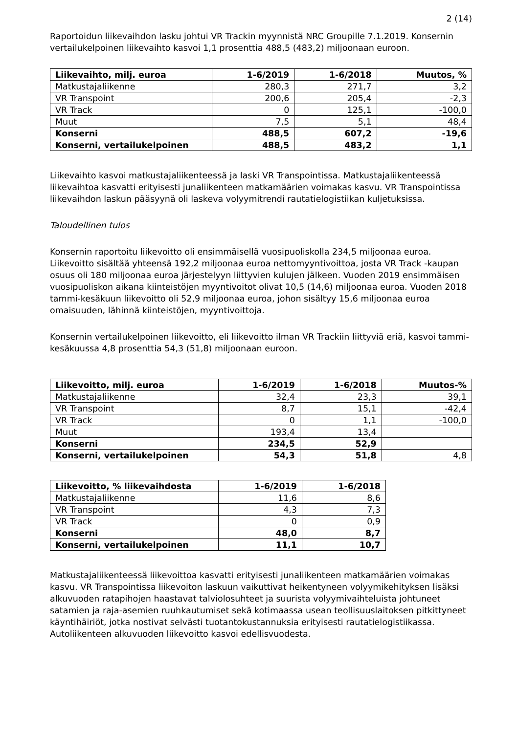2 (14)
Raportoidun liikevaihdon lasku johtui VR Trackin myynnistä NRC Groupille 7.1.2019. Konsernin vertailukelpoinen liikevaihto kasvoi 1,1 prosenttia 488,5 (483,2) miljoonaan euroon.
| Liikevaihto, milj. euroa | 1-6/2019 | 1-6/2018 | Muutos, % |
| --- | --- | --- | --- |
| Matkustajaliikenne | 280,3 | 271,7 | 3,2 |
| VR Transpoint | 200,6 | 205,4 | -2,3 |
| VR Track | 0 | 125,1 | -100,0 |
| Muut | 7,5 | 5,1 | 48,4 |
| Konserni | 488,5 | 607,2 | -19,6 |
| Konserni, vertailukelpoinen | 488,5 | 483,2 | 1,1 |
Liikevaihto kasvoi matkustajaliikenteessä ja laski VR Transpointissa. Matkustajaliikenteessä liikevaihtoa kasvatti erityisesti junaliikenteen matkamäärien voimakas kasvu. VR Transpointissa liikevaihdon laskun pääsyynä oli laskeva volyymitrendi rautatielogistiikan kuljetuksissa.
Taloudellinen tulos
Konsernin raportoitu liikevoitto oli ensimmäisellä vuosipuoliskolla 234,5 miljoonaa euroa. Liikevoitto sisältää yhteensä 192,2 miljoonaa euroa nettomyyntivoittoa, josta VR Track -kaupan osuus oli 180 miljoonaa euroa järjestelyyn liittyvien kulujen jälkeen. Vuoden 2019 ensimmäisen vuosipuoliskon aikana kiinteistöjen myyntivoitot olivat 10,5 (14,6) miljoonaa euroa. Vuoden 2018 tammi-kesäkuun liikevoitto oli 52,9 miljoonaa euroa, johon sisältyy 15,6 miljoonaa euroa omaisuuden, lähinnä kiinteistöjen, myyntivoittoja.
Konsernin vertailukelpoinen liikevoitto, eli liikevoitto ilman VR Trackiin liittyviä eriä, kasvoi tammi-kesäkuussa 4,8 prosenttia 54,3 (51,8) miljoonaan euroon.
| Liikevoitto, milj. euroa | 1-6/2019 | 1-6/2018 | Muutos-% |
| --- | --- | --- | --- |
| Matkustajaliikenne | 32,4 | 23,3 | 39,1 |
| VR Transpoint | 8,7 | 15,1 | -42,4 |
| VR Track | 0 | 1,1 | -100,0 |
| Muut | 193,4 | 13,4 | |
| Konserni | 234,5 | 52,9 | |
| Konserni, vertailukelpoinen | 54,3 | 51,8 | 4,8 |
| Liikevoitto, % liikevaihdosta | 1-6/2019 | 1-6/2018 |
| --- | --- | --- |
| Matkustajaliikenne | 11,6 | 8,6 |
| VR Transpoint | 4,3 | 7,3 |
| VR Track | 0 | 0,9 |
| Konserni | 48,0 | 8,7 |
| Konserni, vertailukelpoinen | 11,1 | 10,7 |
Matkustajaliikenteessä liikevoittoa kasvatti erityisesti junaliikenteen matkamäärien voimakas kasvu. VR Transpointissa liikevoiton laskuun vaikuttivat heikentyneen volyymikehityksen lisäksi alkuvuoden ratapihojen haastavat talviolosuhteet ja suurista volyymivaihteluista johtuneet satamien ja raja-asemien ruuhkautumiset sekä kotimaassa usean teollisuuslaitoksen pitkittyneet käyntihäiriöt, jotka nostivat selvästi tuotantokustannuksia erityisesti rautatielogistiikassa. Autoliikenteen alkuvuoden liikevoitto kasvoi edellisvuodesta.